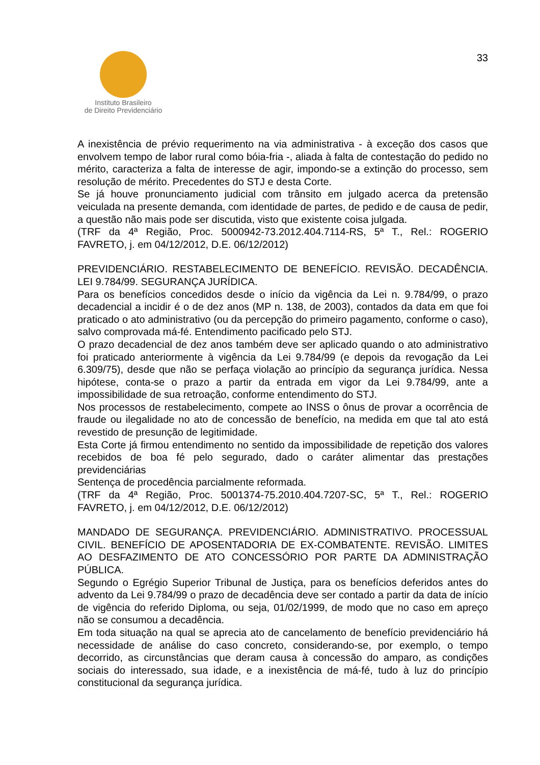Instituto Brasileiro
de Direito Previdenciário
33
A inexistência de prévio requerimento na via administrativa - à exceção dos casos que envolvem tempo de labor rural como bóia-fria -, aliada à falta de contestação do pedido no mérito, caracteriza a falta de interesse de agir, impondo-se a extinção do processo, sem resolução de mérito. Precedentes do STJ e desta Corte.
Se já houve pronunciamento judicial com trânsito em julgado acerca da pretensão veiculada na presente demanda, com identidade de partes, de pedido e de causa de pedir, a questão não mais pode ser discutida, visto que existente coisa julgada.
(TRF da 4ª Região, Proc. 5000942-73.2012.404.7114-RS, 5ª T., Rel.: ROGERIO FAVRETO, j. em 04/12/2012, D.E. 06/12/2012)
PREVIDENCIÁRIO. RESTABELECIMENTO DE BENEFÍCIO. REVISÃO. DECADÊNCIA. LEI 9.784/99. SEGURANÇA JURÍDICA.
Para os benefícios concedidos desde o início da vigência da Lei n. 9.784/99, o prazo decadencial a incidir é o de dez anos (MP n. 138, de 2003), contados da data em que foi praticado o ato administrativo (ou da percepção do primeiro pagamento, conforme o caso), salvo comprovada má-fé. Entendimento pacificado pelo STJ.
O prazo decadencial de dez anos também deve ser aplicado quando o ato administrativo foi praticado anteriormente à vigência da Lei 9.784/99 (e depois da revogação da Lei 6.309/75), desde que não se perfaça violação ao princípio da segurança jurídica. Nessa hipótese, conta-se o prazo a partir da entrada em vigor da Lei 9.784/99, ante a impossibilidade de sua retroação, conforme entendimento do STJ.
Nos processos de restabelecimento, compete ao INSS o ônus de provar a ocorrência de fraude ou ilegalidade no ato de concessão de benefício, na medida em que tal ato está revestido de presunção de legitimidade.
Esta Corte já firmou entendimento no sentido da impossibilidade de repetição dos valores recebidos de boa fé pelo segurado, dado o caráter alimentar das prestações previdenciárias
Sentença de procedência parcialmente reformada.
(TRF da 4ª Região, Proc. 5001374-75.2010.404.7207-SC, 5ª T., Rel.: ROGERIO FAVRETO, j. em 04/12/2012, D.E. 06/12/2012)
MANDADO DE SEGURANÇA. PREVIDENCIÁRIO. ADMINISTRATIVO. PROCESSUAL CIVIL. BENEFÍCIO DE APOSENTADORIA DE EX-COMBATENTE. REVISÃO. LIMITES AO DESFAZIMENTO DE ATO CONCESSÓRIO POR PARTE DA ADMINISTRAÇÃO PÚBLICA.
Segundo o Egrégio Superior Tribunal de Justiça, para os benefícios deferidos antes do advento da Lei 9.784/99 o prazo de decadência deve ser contado a partir da data de início de vigência do referido Diploma, ou seja, 01/02/1999, de modo que no caso em apreço não se consumou a decadência.
Em toda situação na qual se aprecia ato de cancelamento de benefício previdenciário há necessidade de análise do caso concreto, considerando-se, por exemplo, o tempo decorrido, as circunstâncias que deram causa à concessão do amparo, as condições sociais do interessado, sua idade, e a inexistência de má-fé, tudo à luz do princípio constitucional da segurança jurídica.